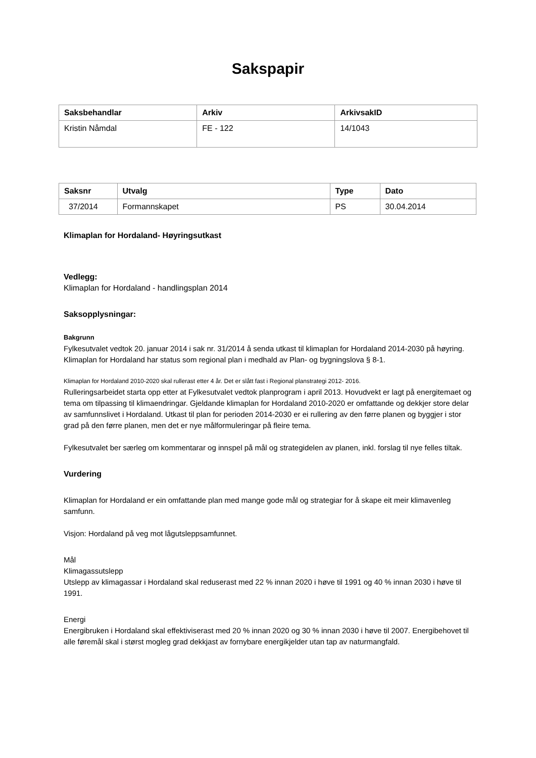Sakspapir
| Saksbehandlar | Arkiv | ArkivsakID |
| --- | --- | --- |
| Kristin Nåmdal | FE - 122 | 14/1043 |
| Saksnr | Utvalg | Type | Dato |
| --- | --- | --- | --- |
| 37/2014 | Formannskapet | PS | 30.04.2014 |
Klimaplan for Hordaland- Høyringsutkast
Vedlegg:
Klimaplan for Hordaland - handlingsplan 2014
Saksopplysningar:
Bakgrunn
Fylkesutvalet vedtok 20. januar 2014 i sak nr. 31/2014 å senda utkast til klimaplan for Hordaland 2014-2030 på høyring. Klimaplan for Hordaland har status som regional plan i medhald av Plan- og bygningslova § 8-1.
Klimaplan for Hordaland 2010-2020 skal rullerast etter 4 år. Det er slått fast i Regional planstrategi 2012- 2016.
Rulleringsarbeidet starta opp etter at Fylkesutvalet vedtok planprogram i april 2013. Hovudvekt er lagt på energitemaet og tema om tilpassing til klimaendringar. Gjeldande klimaplan for Hordaland 2010-2020 er omfattande og dekkjer store delar av samfunnslivet i Hordaland. Utkast til plan for perioden 2014-2030 er ei rullering av den førre planen og byggjer i stor grad på den førre planen, men det er nye målformuleringar på fleire tema.
Fylkesutvalet ber særleg om kommentarar og innspel på mål og strategidelen av planen, inkl. forslag til nye felles tiltak.
Vurdering
Klimaplan for Hordaland er ein omfattande plan med mange gode mål og strategiar for å skape eit meir klimavenleg samfunn.
Visjon: Hordaland på veg mot lågutsleppsamfunnet.
Mål
Klimagassutslepp
Utslepp av klimagassar i Hordaland skal reduserast med 22 % innan 2020 i høve til 1991 og 40 % innan 2030 i høve til 1991.
Energi
Energibruken i Hordaland skal effektiviserast med 20 % innan 2020 og 30 % innan 2030 i høve til 2007. Energibehovet til alle føremål skal i størst mogleg grad dekkjast av fornybare energikjelder utan tap av naturmangfald.